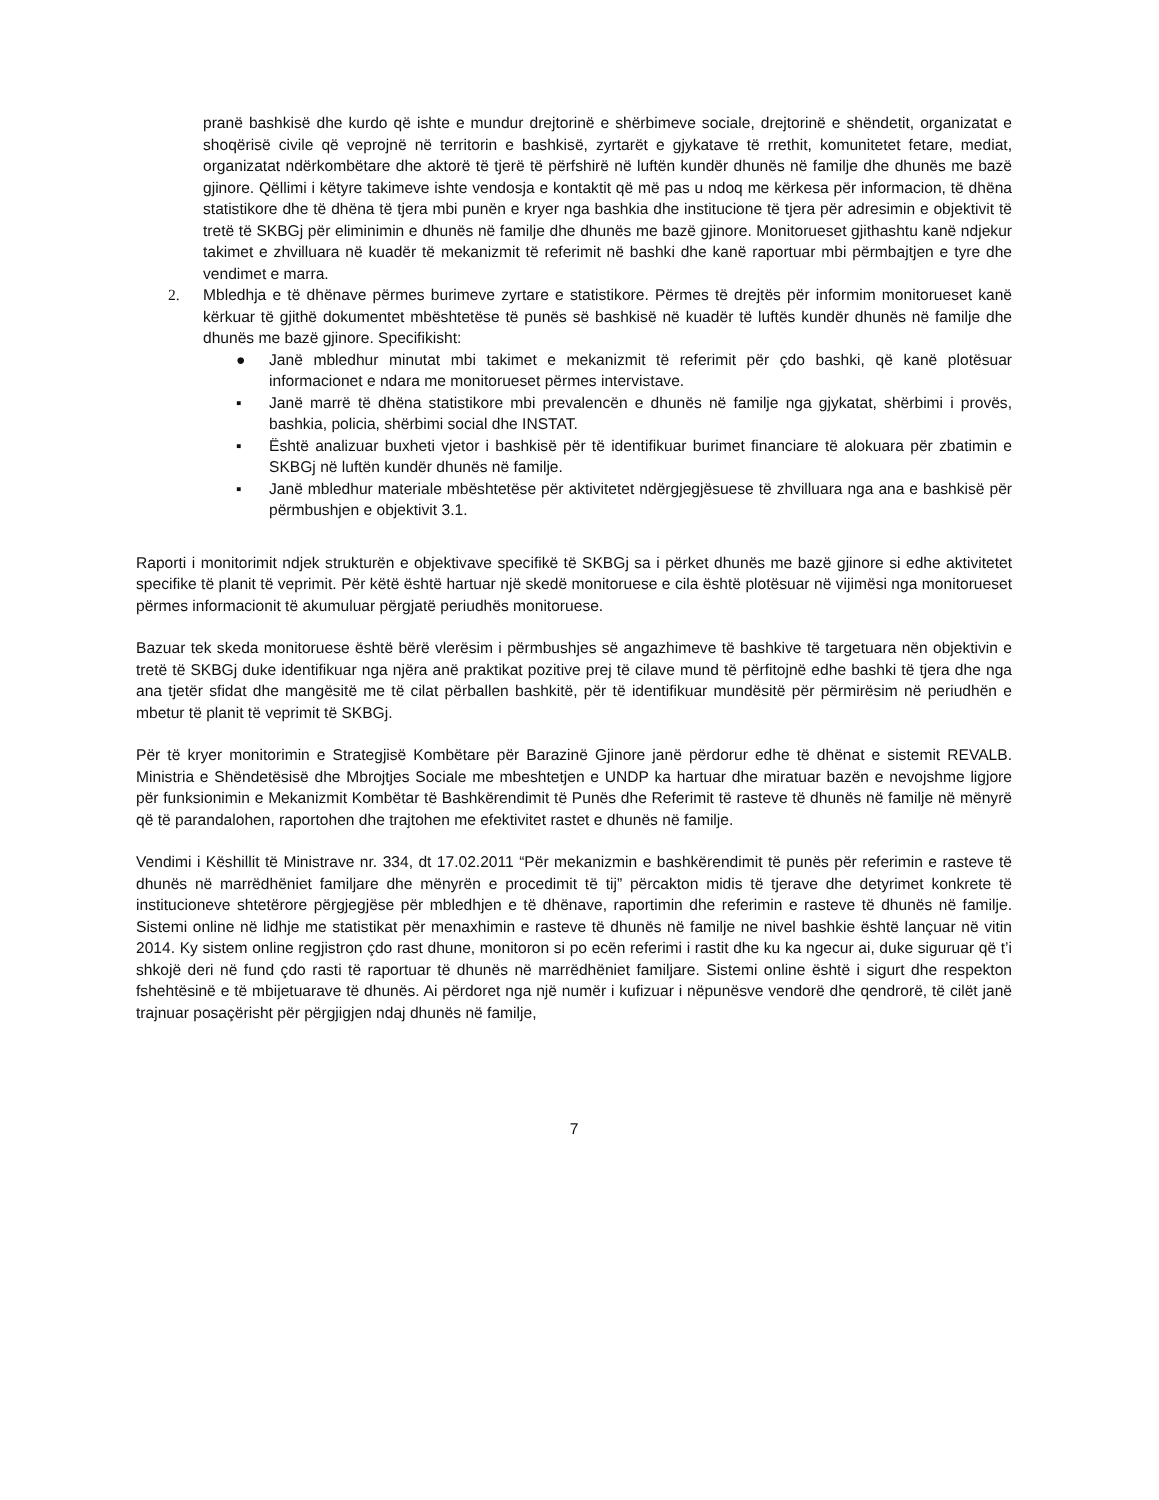pranë bashkisë dhe kurdo që ishte e mundur drejtorinë e shërbimeve sociale, drejtorinë e shëndetit, organizatat e shoqërisë civile që veprojnë në territorin e bashkisë, zyrtarët e gjykatave të rrethit, komunitetet fetare, mediat, organizatat ndërkombëtare dhe aktorë të tjerë të përfshirë në luftën kundër dhunës në familje dhe dhunës me bazë gjinore. Qëllimi i këtyre takimeve ishte vendosja e kontaktit që më pas u ndoq me kërkesa për informacion, të dhëna statistikore dhe të dhëna të tjera mbi punën e kryer nga bashkia dhe institucione të tjera për adresimin e objektivit të tretë të SKBGj për eliminimin e dhunës në familje dhe dhunës me bazë gjinore. Monitorueset gjithashtu kanë ndjekur takimet e zhvilluara në kuadër të mekanizmit të referimit në bashki dhe kanë raportuar mbi përmbajtjen e tyre dhe vendimet e marra.
2. Mbledhja e të dhënave përmes burimeve zyrtare e statistikore. Përmes të drejtës për informim monitorueset kanë kërkuar të gjithë dokumentet mbështetëse të punës së bashkisë në kuadër të luftës kundër dhunës në familje dhe dhunës me bazë gjinore. Specifikisht:
● Janë mbledhur minutat mbi takimet e mekanizmit të referimit për çdo bashki, që kanë plotësuar informacionet e ndara me monitorueset përmes intervistave.
▪ Janë marrë të dhëna statistikore mbi prevalencën e dhunës në familje nga gjykatat, shërbimi i provës, bashkia, policia, shërbimi social dhe INSTAT.
▪ Është analizuar buxheti vjetor i bashkisë për të identifikuar burimet financiare të alokuara për zbatimin e SKBGj në luftën kundër dhunës në familje.
▪ Janë mbledhur materiale mbështetëse për aktivitetet ndërgjegjësuese të zhvilluara nga ana e bashkisë për përmbushjen e objektivit 3.1.
Raporti i monitorimit ndjek strukturën e objektivave specifikë të SKBGj sa i përket dhunës me bazë gjinore si edhe aktivitetet specifike të planit të veprimit. Për këtë është hartuar një skedë monitoruese e cila është plotësuar në vijimësi nga monitorueset përmes informacionit të akumuluar përgjatë periudhës monitoruese.
Bazuar tek skeda monitoruese është bërë vlerësim i përmbushjes së angazhimeve të bashkive të targetuara nën objektivin e tretë të SKBGj duke identifikuar nga njëra anë praktikat pozitive prej të cilave mund të përfitojnë edhe bashki të tjera dhe nga ana tjetër sfidat dhe mangësitë me të cilat përballen bashkitë, për të identifikuar mundësitë për përmirësim në periudhën e mbetur të planit të veprimit të SKBGj.
Për të kryer monitorimin e Strategjisë Kombëtare për Barazinë Gjinore janë përdorur edhe të dhënat e sistemit REVALB. Ministria e Shëndetësisë dhe Mbrojtjes Sociale me mbeshtetjen e UNDP ka hartuar dhe miratuar bazën e nevojshme ligjore për funksionimin e Mekanizmit Kombëtar të Bashkërendimit të Punës dhe Referimit të rasteve të dhunës në familje në mënyrë që të parandalohen, raportohen dhe trajtohen me efektivitet rastet e dhunës në familje.
Vendimi i Këshillit të Ministrave nr. 334, dt 17.02.2011 “Për mekanizmin e bashkërendimit të punës për referimin e rasteve të dhunës në marrëdhëniet familjare dhe mënyrën e procedimit të tij” përcakton midis të tjerave dhe detyrimet konkrete të institucioneve shtetërore përgjegjëse për mbledhjen e të dhënave, raportimin dhe referimin e rasteve të dhunës në familje. Sistemi online në lidhje me statistikat për menaxhimin e rasteve të dhunës në familje ne nivel bashkie është lançuar në vitin 2014. Ky sistem online regjistron çdo rast dhune, monitoron si po ecën referimi i rastit dhe ku ka ngecur ai, duke siguruar që t’i shkojë deri në fund çdo rasti të raportuar të dhunës në marrëdhëniet familjare. Sistemi online është i sigurt dhe respekton fshehtësinë e të mbijetuarave të dhunës. Ai përdoret nga një numër i kufizuar i nëpunësve vendorë dhe qendrorë, të cilët janë trajnuar posaçërisht për përgjigjen ndaj dhunës në familje,
7